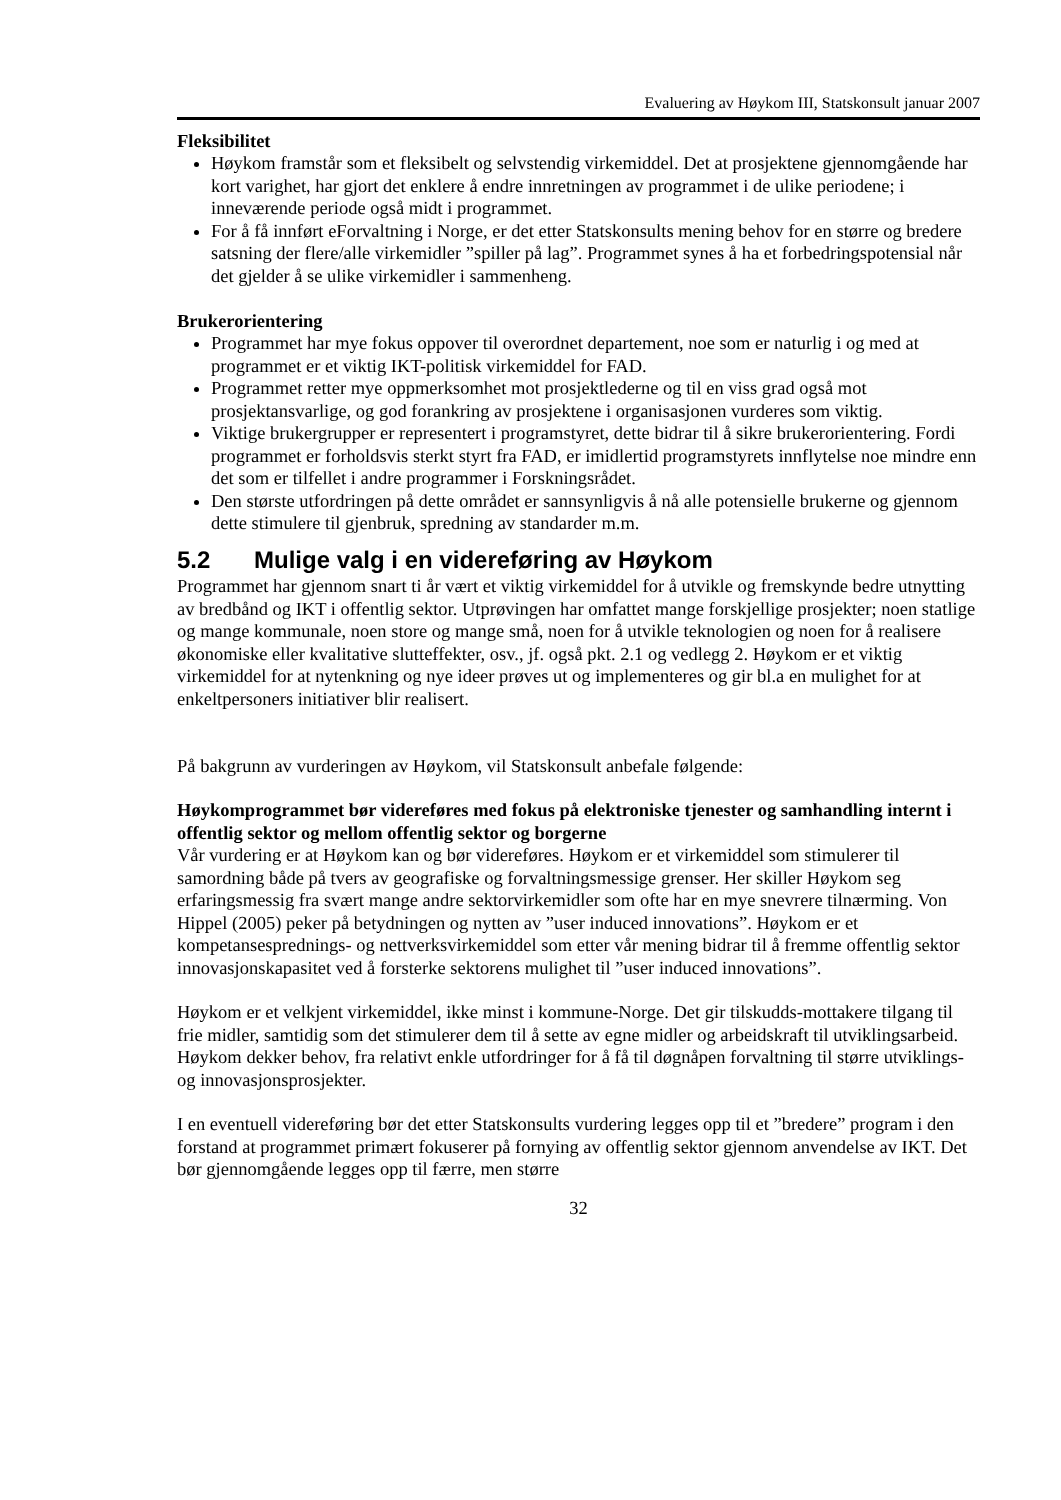Evaluering av Høykom III, Statskonsult januar 2007
Fleksibilitet
Høykom framstår som et fleksibelt og selvstendig virkemiddel. Det at prosjektene gjennomgående har kort varighet, har gjort det enklere å endre innretningen av programmet i de ulike periodene; i inneværende periode også midt i programmet.
For å få innført eForvaltning i Norge, er det etter Statskonsults mening behov for en større og bredere satsning der flere/alle virkemidler ”spiller på lag”. Programmet synes å ha et forbedringspotensial når det gjelder å se ulike virkemidler i sammenheng.
Brukerorientering
Programmet har mye fokus oppover til overordnet departement, noe som er naturlig i og med at programmet er et viktig IKT-politisk virkemiddel for FAD.
Programmet retter mye oppmerksomhet mot prosjektlederne og til en viss grad også mot prosjektansvarlige, og god forankring av prosjektene i organisasjonen vurderes som viktig.
Viktige brukergrupper er representert i programstyret, dette bidrar til å sikre brukerorientering. Fordi programmet er forholdsvis sterkt styrt fra FAD, er imidlertid programstyrets innflytelse noe mindre enn det som er tilfellet i andre programmer i Forskningsrådet.
Den største utfordringen på dette området er sannsynligvis å nå alle potensielle brukerne og gjennom dette stimulere til gjenbruk, spredning av standarder m.m.
5.2 Mulige valg i en videreføring av Høykom
Programmet har gjennom snart ti år vært et viktig virkemiddel for å utvikle og fremskynde bedre utnytting av bredbånd og IKT i offentlig sektor. Utprøvingen har omfattet mange forskjellige prosjekter; noen statlige og mange kommunale, noen store og mange små, noen for å utvikle teknologien og noen for å realisere økonomiske eller kvalitative slutteffekter, osv., jf. også pkt. 2.1 og vedlegg 2. Høykom er et viktig virkemiddel for at nytenkning og nye ideer prøves ut og implementeres og gir bl.a en mulighet for at enkeltpersoners initiativer blir realisert.
På bakgrunn av vurderingen av Høykom, vil Statskonsult anbefale følgende:
Høykomprogrammet bør videreføres med fokus på elektroniske tjenester og samhandling internt i offentlig sektor og mellom offentlig sektor og borgerne
Vår vurdering er at Høykom kan og bør videreføres. Høykom er et virkemiddel som stimulerer til samordning både på tvers av geografiske og forvaltningsmessige grenser. Her skiller Høykom seg erfaringsmessig fra svært mange andre sektorvirkemidler som ofte har en mye snevrere tilnærming. Von Hippel (2005) peker på betydningen og nytten av ”user induced innovations”. Høykom er et kompetansesprednings- og nettverksvirkemiddel som etter vår mening bidrar til å fremme offentlig sektor innovasjonskapasitet ved å forsterke sektorens mulighet til ”user induced innovations”.
Høykom er et velkjent virkemiddel, ikke minst i kommune-Norge. Det gir tilskudds-mottakere tilgang til frie midler, samtidig som det stimulerer dem til å sette av egne midler og arbeidskraft til utviklingsarbeid. Høykom dekker behov, fra relativt enkle utfordringer for å få til døgnåpen forvaltning til større utviklings- og innovasjonsprosjekter.
I en eventuell videreføring bør det etter Statskonsults vurdering legges opp til et ”bredere” program i den forstand at programmet primært fokuserer på fornying av offentlig sektor gjennom anvendelse av IKT. Det bør gjennomgående legges opp til færre, men større
32